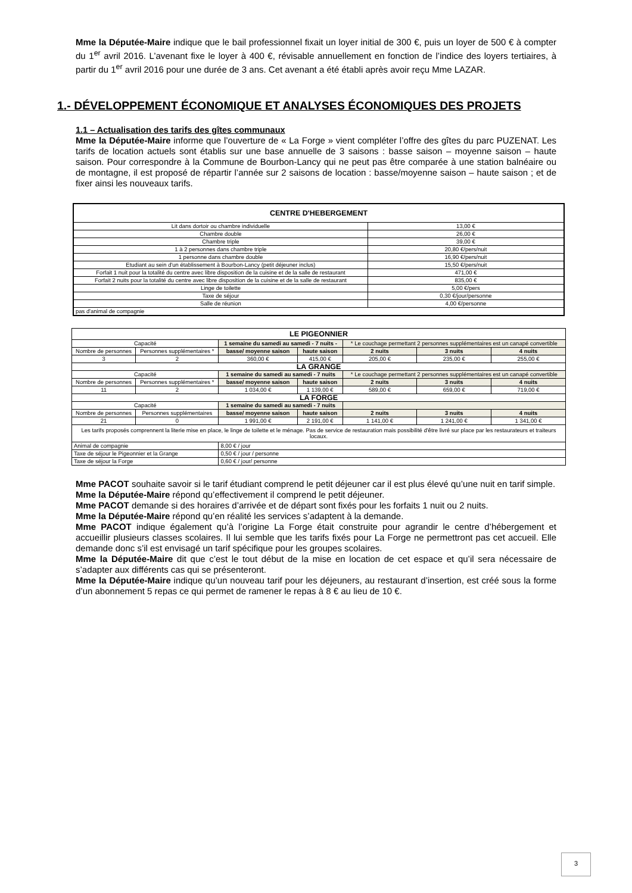Mme la Députée-Maire indique que le bail professionnel fixait un loyer initial de 300 €, puis un loyer de 500 € à compter du 1<sup>er</sup> avril 2016. L’avenant fixe le loyer à 400 €, révisable annuellement en fonction de l’indice des loyers tertiaires, à partir du 1<sup>er</sup> avril 2016 pour une durée de 3 ans. Cet avenant a été établi après avoir reçu Mme LAZAR.
1.- DÉVELOPPEMENT ÉCONOMIQUE ET ANALYSES ÉCONOMIQUES DES PROJETS
1.1 – Actualisation des tarifs des gîtes communaux
Mme la Députée-Maire informe que l’ouverture de « La Forge » vient compléter l’offre des gîtes du parc PUZENAT. Les tarifs de location actuels sont établis sur une base annuelle de 3 saisons : basse saison – moyenne saison – haute saison. Pour correspondre à la Commune de Bourbon-Lancy qui ne peut pas être comparée à une station balnéaire ou de montagne, il est proposé de répartir l’année sur 2 saisons de location : basse/moyenne saison – haute saison ; et de fixer ainsi les nouveaux tarifs.
| CENTRE D'HEBERGEMENT | |
| --- | --- |
| Lit dans dortoir ou chambre individuelle | 13,00 € |
| Chambre double | 26,00 € |
| Chambre triple | 39,00 € |
| 1 à 2 personnes dans chambre triple | 20,80 €/pers/nuit |
| 1 personne dans chambre double | 16,90 €/pers/nuit |
| Etudiant au sein d'un établissement à Bourbon-Lancy (petit déjeuner inclus) | 15,50 €/pers/nuit |
| Forfait 1 nuit pour la totalité du centre avec libre disposition de la cuisine et de la salle de restaurant | 471,00 € |
| Forfait 2 nuits pour la totalité du centre avec libre disposition de la cuisine et de la salle de restaurant | 835,00 € |
| Linge de toilette | 5,00 €/pers |
| Taxe de séjour | 0,30 €/jour/personne |
| Salle de réunion | 4,00 €/personne |
| pas d'animal de compagnie | |
| LE PIGEONNIER | | | | | | |
| --- | --- | --- | --- | --- | --- | --- |
| Capacité | | 1 semaine du samedi au samedi - 7 nuits - | | * Le couchage permettant 2 personnes supplémentaires est un canapé convertible | | |
| Nombre de personnes | Personnes supplémentaires * | basse/ moyenne saison | haute saison | 2 nuits | 3 nuits | 4 nuits |
| 3 | 2 | 360,00 € | 415,00 € | 205,00 € | 235,00 € | 255,00 € |
| LA GRANGE | | | | | | |
| Capacité | | 1 semaine du samedi au samedi - 7 nuits | | * Le couchage permettant 2 personnes supplémentaires est un canapé convertible | | |
| Nombre de personnes | Personnes supplémentaires * | basse/ moyenne saison | haute saison | 2 nuits | 3 nuits | 4 nuits |
| 11 | 2 | 1 034,00 € | 1 139,00 € | 589,00 € | 659,00 € | 719,00 € |
| LA FORGE | | | | | | |
| Capacité | | 1 semaine du samedi au samedi - 7 nuits | | | | |
| Nombre de personnes | Personnes supplémentaires | basse/ moyenne saison | haute saison | 2 nuits | 3 nuits | 4 nuits |
| 21 | 0 | 1 991,00 € | 2 191,00 € | 1 141,00 € | 1 241,00 € | 1 341,00 € |
| Les tarifs proposés comprennent la literie mise en place, le linge de toilette et le ménage. Pas de service de restauration mais possibilité d'être livré sur place par les restaurateurs et traiteurs locaux. | | | | | | |
| Animal de compagnie | | 8,00 € / jour | | | | |
| Taxe de séjour le Pigeonnier et la Grange | | 0,50 € / jour / personne | | | | |
| Taxe de séjour la Forge | | 0,60 € / jour/ personne | | | | |
Mme PACOT souhaite savoir si le tarif étudiant comprend le petit déjeuner car il est plus élevé qu’une nuit en tarif simple.
Mme la Députée-Maire répond qu’effectivement il comprend le petit déjeuner.
Mme PACOT demande si des horaires d’arrivée et de départ sont fixés pour les forfaits 1 nuit ou 2 nuits.
Mme la Députée-Maire répond qu’en réalité les services s’adaptent à la demande.
Mme PACOT indique également qu’à l’origine La Forge était construite pour agrandir le centre d’hébergement et accueillir plusieurs classes scolaires. Il lui semble que les tarifs fixés pour La Forge ne permettront pas cet accueil. Elle demande donc s’il est envisagé un tarif spécifique pour les groupes scolaires.
Mme la Députée-Maire dit que c’est le tout début de la mise en location de cet espace et qu’il sera nécessaire de s’adapter aux différents cas qui se présenteront.
Mme la Députée-Maire indique qu’un nouveau tarif pour les déjeuners, au restaurant d’insertion, est créé sous la forme d’un abonnement 5 repas ce qui permet de ramener le repas à 8 € au lieu de 10 €.
3